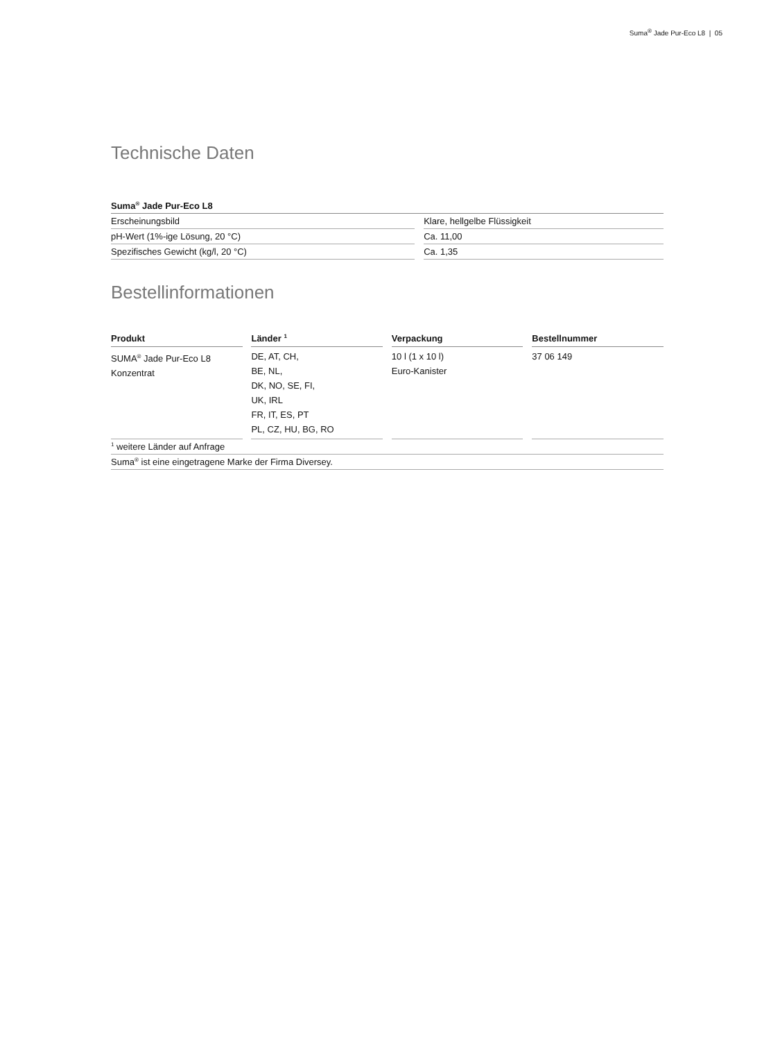Suma<sup>®</sup> Jade Pur-Eco L8 | 05
Technische Daten
| Suma<sup>®</sup> Jade Pur-Eco L8 | | |
| --- | --- | --- |
| Erscheinungsbild | | Klare, hellgelbe Flüssigkeit |
| pH-Wert (1%-ige Lösung, 20 °C) | | Ca. 11,00 |
| Spezifisches Gewicht (kg/l, 20 °C) | | Ca. 1,35 |
Bestellinformationen
| Produkt | | Länder <sup>1</sup> | | Verpackung | | Bestellnummer |
| SUMA<sup>®</sup> Jade Pur-Eco L8 Konzentrat | | DE, AT, CH, BE, NL, DK, NO, SE, FI, UK, IRL FR, IT, ES, PT PL, CZ, HU, BG, RO | | 10 l (1 x 10 l) Euro-Kanister | | 37 06 149 |
| <sup>1</sup> weitere Länder auf Anfrage | | | | | | |
| Suma<sup>®</sup> ist eine eingetragene Marke der Firma Diversey. | | | | | | |